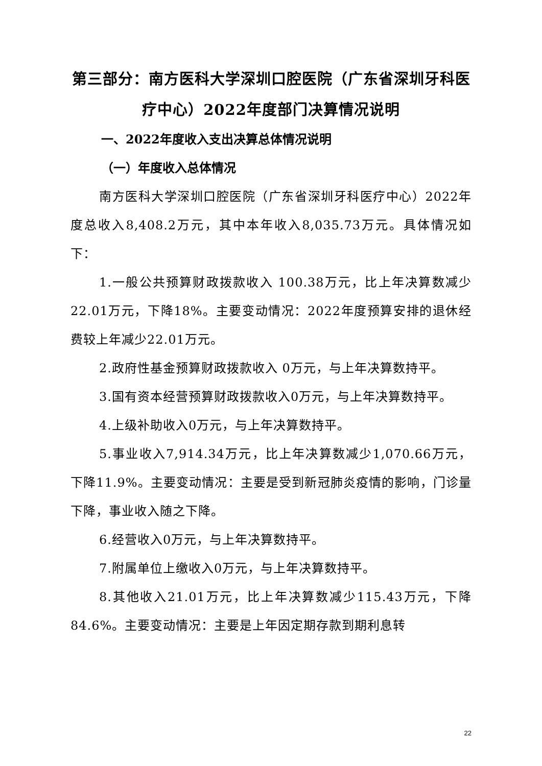第三部分：南方医科大学深圳口腔医院（广东省深圳牙科医疗中心）2022年度部门决算情况说明
一、2022年度收入支出决算总体情况说明
（一）年度收入总体情况
南方医科大学深圳口腔医院（广东省深圳牙科医疗中心）2022年度总收入8,408.2万元，其中本年收入8,035.73万元。具体情况如下：
1.一般公共预算财政拨款收入 100.38万元，比上年决算数减少22.01万元，下降18%。主要变动情况：2022年度预算安排的退休经费较上年减少22.01万元。
2.政府性基金预算财政拨款收入 0万元，与上年决算数持平。
3.国有资本经营预算财政拨款收入0万元，与上年决算数持平。
4.上级补助收入0万元，与上年决算数持平。
5.事业收入7,914.34万元，比上年决算数减少1,070.66万元，下降11.9%。主要变动情况：主要是受到新冠肺炎疫情的影响，门诊量下降，事业收入随之下降。
6.经营收入0万元，与上年决算数持平。
7.附属单位上缴收入0万元，与上年决算数持平。
8.其他收入21.01万元，比上年决算数减少115.43万元，下降84.6%。主要变动情况：主要是上年因定期存款到期利息转
22